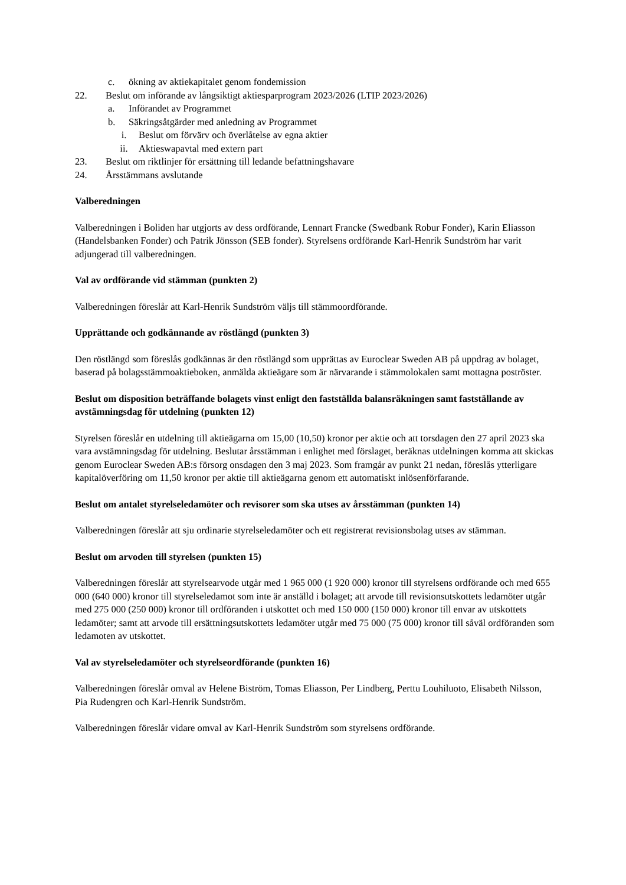c. ökning av aktiekapitalet genom fondemission
22. Beslut om införande av långsiktigt aktiesparprogram 2023/2026 (LTIP 2023/2026)
a. Införandet av Programmet
b. Säkringsåtgärder med anledning av Programmet
i. Beslut om förvärv och överlåtelse av egna aktier
ii. Aktieswapavtal med extern part
23. Beslut om riktlinjer för ersättning till ledande befattningshavare
24. Årsstämmans avslutande
Valberedningen
Valberedningen i Boliden har utgjorts av dess ordförande, Lennart Francke (Swedbank Robur Fonder), Karin Eliasson (Handelsbanken Fonder) och Patrik Jönsson (SEB fonder). Styrelsens ordförande Karl-Henrik Sundström har varit adjungerad till valberedningen.
Val av ordförande vid stämman (punkten 2)
Valberedningen föreslår att Karl-Henrik Sundström väljs till stämmoordförande.
Upprättande och godkännande av röstlängd (punkten 3)
Den röstlängd som föreslås godkännas är den röstlängd som upprättas av Euroclear Sweden AB på uppdrag av bolaget, baserad på bolagsstämmoaktieboken, anmälda aktieägare som är närvarande i stämmolokalen samt mottagna poströster.
Beslut om disposition beträffande bolagets vinst enligt den fastställda balansräkningen samt fastställande av avstämningsdag för utdelning (punkten 12)
Styrelsen föreslår en utdelning till aktieägarna om 15,00 (10,50) kronor per aktie och att torsdagen den 27 april 2023 ska vara avstämningsdag för utdelning. Beslutar årsstämman i enlighet med förslaget, beräknas utdelningen komma att skickas genom Euroclear Sweden AB:s försorg onsdagen den 3 maj 2023. Som framgår av punkt 21 nedan, föreslås ytterligare kapitalöverföring om 11,50 kronor per aktie till aktieägarna genom ett automatiskt inlösenförfarande.
Beslut om antalet styrelseledamöter och revisorer som ska utses av årsstämman (punkten 14)
Valberedningen föreslår att sju ordinarie styrelseledamöter och ett registrerat revisionsbolag utses av stämman.
Beslut om arvoden till styrelsen (punkten 15)
Valberedningen föreslår att styrelsearvode utgår med 1 965 000 (1 920 000) kronor till styrelsens ordförande och med 655 000 (640 000) kronor till styrelseledamot som inte är anställd i bolaget; att arvode till revisionsutskottets ledamöter utgår med 275 000 (250 000) kronor till ordföranden i utskottet och med 150 000 (150 000) kronor till envar av utskottets ledamöter; samt att arvode till ersättningsutskottets ledamöter utgår med 75 000 (75 000) kronor till såväl ordföranden som ledamoten av utskottet.
Val av styrelseledamöter och styrelseordförande (punkten 16)
Valberedningen föreslår omval av Helene Biström, Tomas Eliasson, Per Lindberg, Perttu Louhiluoto, Elisabeth Nilsson, Pia Rudengren och Karl-Henrik Sundström.
Valberedningen föreslår vidare omval av Karl-Henrik Sundström som styrelsens ordförande.